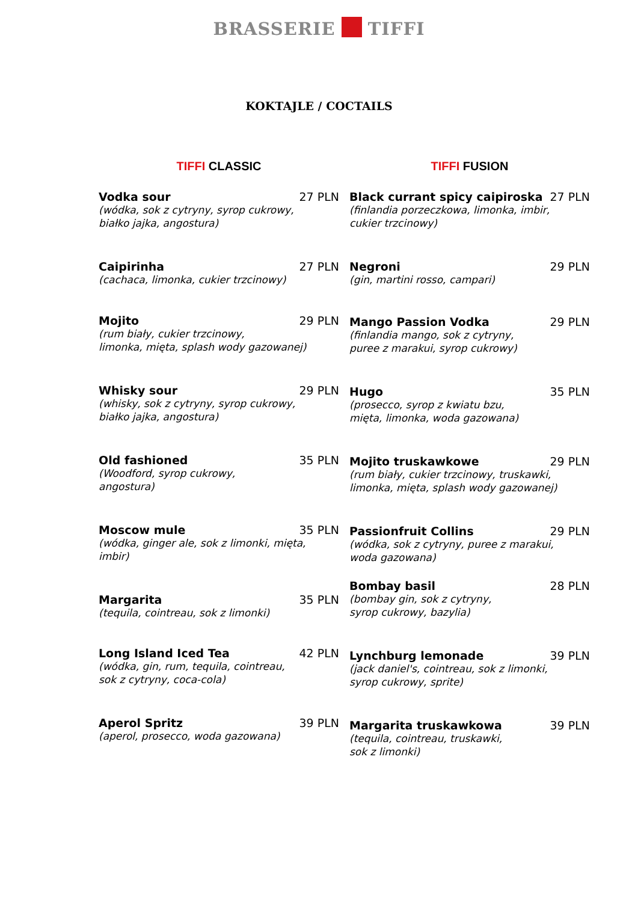BRASSERIE TIFFI
KOKTAJLE / COCTAILS
TIFFI CLASSIC
Vodka sour 27 PLN
(wódka, sok z cytryny, syrop cukrowy,
białko jajka, angostura)
Caipirinha 27 PLN
(cachaca, limonka, cukier trzcinowy)
Mojito 29 PLN
(rum biały, cukier trzcinowy,
limonka, mięta, splash wody gazowanej)
Whisky sour 29 PLN
(whisky, sok z cytryny, syrop cukrowy,
białko jajka, angostura)
Old fashioned 35 PLN
(Woodford, syrop cukrowy,
angostura)
Moscow mule 35 PLN
(wódka, ginger ale, sok z limonki, mięta,
imbir)
Margarita 35 PLN
(tequila, cointreau, sok z limonki)
Long Island Iced Tea 42 PLN
(wódka, gin, rum, tequila, cointreau,
sok z cytryny, coca-cola)
Aperol Spritz 39 PLN
(aperol, prosecco, woda gazowana)
TIFFI FUSION
Black currant spicy caipiroska 27 PLN
(finlandia porzeczkowa, limonka, imbir,
cukier trzcinowy)
Negroni 29 PLN
(gin, martini rosso, campari)
Mango Passion Vodka 29 PLN
(finlandia mango, sok z cytryny,
puree z marakui, syrop cukrowy)
Hugo 35 PLN
(prosecco, syrop z kwiatu bzu,
mięta, limonka, woda gazowana)
Mojito truskawkowe 29 PLN
(rum biały, cukier trzcinowy, truskawki,
limonka, mięta, splash wody gazowanej)
Passionfruit Collins 29 PLN
(wódka, sok z cytryny, puree z marakui,
woda gazowana)
Bombay basil 28 PLN
(bombay gin, sok z cytryny,
syrop cukrowy, bazylia)
Lynchburg lemonade 39 PLN
(jack daniel's, cointreau, sok z limonki,
syrop cukrowy, sprite)
Margarita truskawkowa 39 PLN
(tequila, cointreau, truskawki,
sok z limonki)